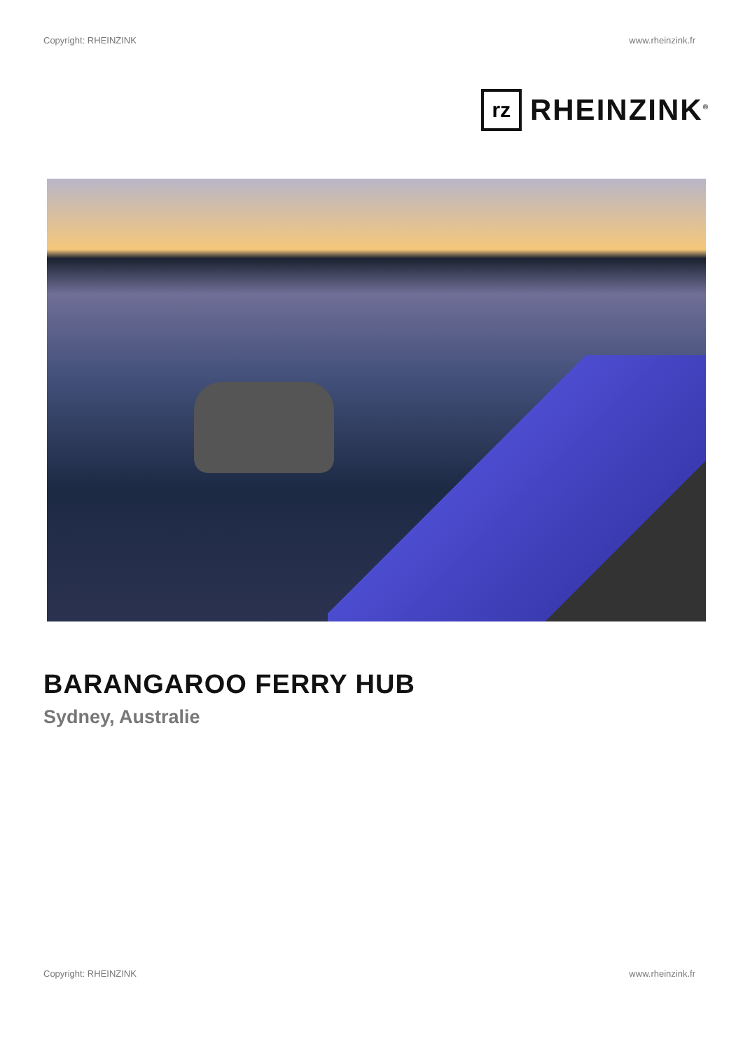Copyright: RHEINZINK www.rheinzink.fr
rz
RHEINZINK<sup>®</sup>
BARANGAROO FERRY HUB
Sydney, Australie
Copyright: RHEINZINK www.rheinzink.fr